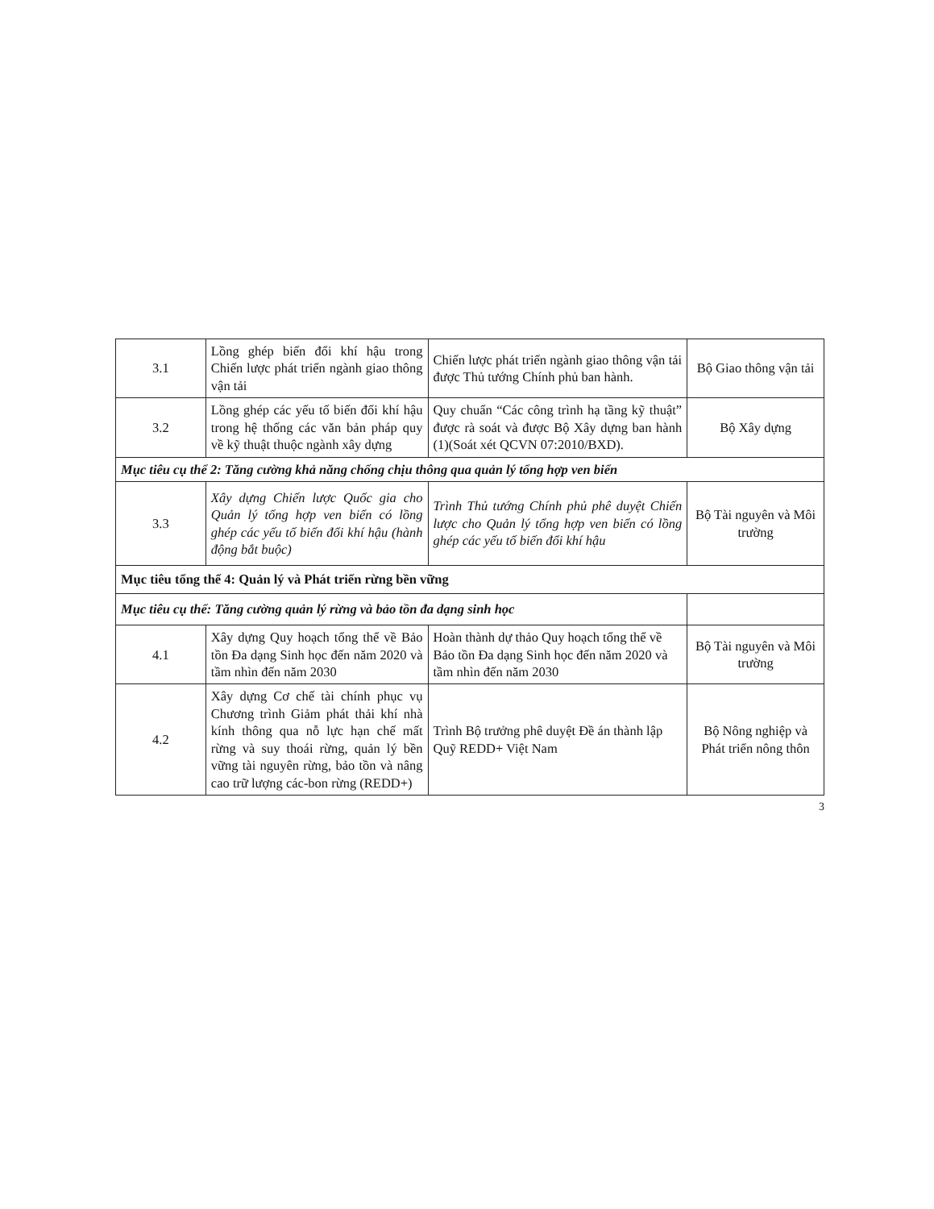| 3.1 | Lồng ghép biến đổi khí hậu trong Chiến lược phát triển ngành giao thông vận tải | Chiến lược phát triển ngành giao thông vận tải được Thủ tướng Chính phủ ban hành. | Bộ Giao thông vận tải |
| 3.2 | Lồng ghép các yếu tố biến đổi khí hậu trong hệ thống các văn bản pháp quy về kỹ thuật thuộc ngành xây dựng | Quy chuẩn “Các công trình hạ tầng kỹ thuật” được rà soát và được Bộ Xây dựng ban hành (1)(Soát xét QCVN 07:2010/BXD). | Bộ Xây dựng |
| Mục tiêu cụ thể 2: Tăng cường khả năng chống chịu thông qua quản lý tổng hợp ven biển | | | |
| 3.3 | Xây dựng Chiến lược Quốc gia cho Quản lý tổng hợp ven biển có lồng ghép các yếu tố biến đổi khí hậu (hành động bắt buộc) | Trình Thủ tướng Chính phủ phê duyệt Chiến lược cho Quản lý tổng hợp ven biển có lồng ghép các yếu tố biến đổi khí hậu | Bộ Tài nguyên và Môi trường |
| Mục tiêu tổng thể 4: Quản lý và Phát triển rừng bền vững | | | |
| Mục tiêu cụ thể: Tăng cường quản lý rừng và bảo tồn đa dạng sinh học | | | |
| 4.1 | Xây dựng Quy hoạch tổng thể về Bảo tồn Đa dạng Sinh học đến năm 2020 và tầm nhìn đến năm 2030 | Hoàn thành dự thảo Quy hoạch tổng thể về Bảo tồn Đa dạng Sinh học đến năm 2020 và tầm nhìn đến năm 2030 | Bộ Tài nguyên và Môi trường |
| 4.2 | Xây dựng Cơ chế tài chính phục vụ Chương trình Giảm phát thải khí nhà kính thông qua nỗ lực hạn chế mất rừng và suy thoái rừng, quản lý bền vững tài nguyên rừng, bảo tồn và nâng cao trữ lượng các-bon rừng (REDD+) | Trình Bộ trưởng phê duyệt Đề án thành lập Quỹ REDD+ Việt Nam | Bộ Nông nghiệp và Phát triển nông thôn |
3